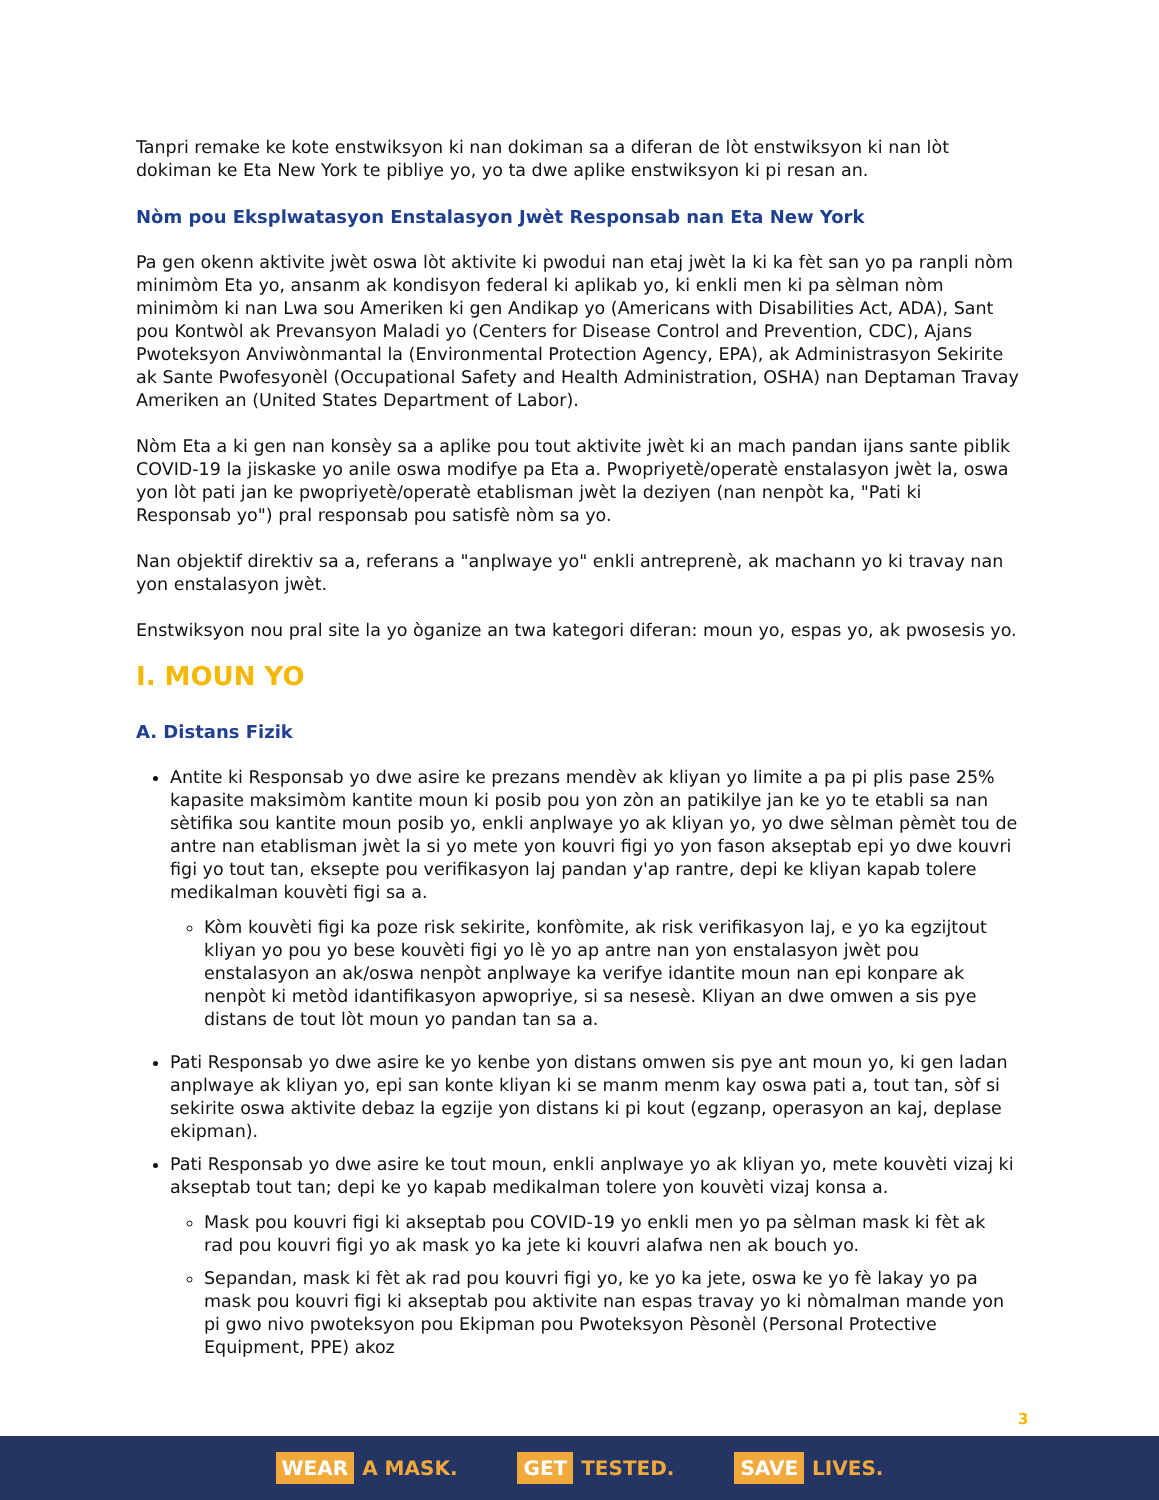Tanpri remake ke kote enstwiksyon ki nan dokiman sa a diferan de lòt enstwiksyon ki nan lòt dokiman ke Eta New York te pibliye yo, yo ta dwe aplike enstwiksyon ki pi resan an.
Nòm pou Eksplwatasyon Enstalasyon Jwèt Responsab nan Eta New York
Pa gen okenn aktivite jwèt oswa lòt aktivite ki pwodui nan etaj jwèt la ki ka fèt san yo pa ranpli nòm minimòm Eta yo, ansanm ak kondisyon federal ki aplikab yo, ki enkli men ki pa sèlman nòm minimòm ki nan Lwa sou Ameriken ki gen Andikap yo (Americans with Disabilities Act, ADA), Sant pou Kontwòl ak Prevansyon Maladi yo (Centers for Disease Control and Prevention, CDC), Ajans Pwoteksyon Anviwònmantal la (Environmental Protection Agency, EPA), ak Administrasyon Sekirite ak Sante Pwofesyonèl (Occupational Safety and Health Administration, OSHA) nan Deptaman Travay Ameriken an (United States Department of Labor).
Nòm Eta a ki gen nan konsèy sa a aplike pou tout aktivite jwèt ki an mach pandan ijans sante piblik COVID-19 la jiskaske yo anile oswa modifye pa Eta a. Pwopriyetè/operatè enstalasyon jwèt la, oswa yon lòt pati jan ke pwopriyetè/operatè etablisman jwèt la deziyen (nan nenpòt ka, "Pati ki Responsab yo") pral responsab pou satisfè nòm sa yo.
Nan objektif direktiv sa a, referans a "anplwaye yo" enkli antreprenè, ak machann yo ki travay nan yon enstalasyon jwèt.
Enstwiksyon nou pral site la yo òganize an twa kategori diferan: moun yo, espas yo, ak pwosesis yo.
I. MOUN YO
A. Distans Fizik
Antite ki Responsab yo dwe asire ke prezans mendèv ak kliyan yo limite a pa pi plis pase 25% kapasite maksimòm kantite moun ki posib pou yon zòn an patikilye jan ke yo te etabli sa nan sètifika sou kantite moun posib yo, enkli anplwaye yo ak kliyan yo, yo dwe sèlman pèmèt tou de antre nan etablisman jwèt la si yo mete yon kouvri figi yo yon fason akseptab epi yo dwe kouvri figi yo tout tan, eksepte pou verifikasyon laj pandan y'ap rantre, depi ke kliyan kapab tolere medikalman kouvèti figi sa a.
Kòm kouvèti figi ka poze risk sekirite, konfòmite, ak risk verifikasyon laj, e yo ka egzijtout kliyan yo pou yo bese kouvèti figi yo lè yo ap antre nan yon enstalasyon jwèt pou enstalasyon an ak/oswa nenpòt anplwaye ka verifye idantite moun nan epi konpare ak nenpòt ki metòd idantifikasyon apwopriye, si sa nesesè. Kliyan an dwe omwen a sis pye distans de tout lòt moun yo pandan tan sa a.
Pati Responsab yo dwe asire ke yo kenbe yon distans omwen sis pye ant moun yo, ki gen ladan anplwaye ak kliyan yo, epi san konte kliyan ki se manm menm kay oswa pati a, tout tan, sòf si sekirite oswa aktivite debaz la egzije yon distans ki pi kout (egzanp, operasyon an kaj, deplase ekipman).
Pati Responsab yo dwe asire ke tout moun, enkli anplwaye yo ak kliyan yo, mete kouvèti vizaj ki akseptab tout tan; depi ke yo kapab medikalman tolere yon kouvèti vizaj konsa a.
Mask pou kouvri figi ki akseptab pou COVID-19 yo enkli men yo pa sèlman mask ki fèt ak rad pou kouvri figi yo ak mask yo ka jete ki kouvri alafwa nen ak bouch yo.
Sepandan, mask ki fèt ak rad pou kouvri figi yo, ke yo ka jete, oswa ke yo fè lakay yo pa mask pou kouvri figi ki akseptab pou aktivite nan espas travay yo ki nòmalman mande yon pi gwo nivo pwoteksyon pou Ekipman pou Pwoteksyon Pèsonèl (Personal Protective Equipment, PPE) akoz
3
WEAR A MASK.
GET TESTED.
SAVE LIVES.